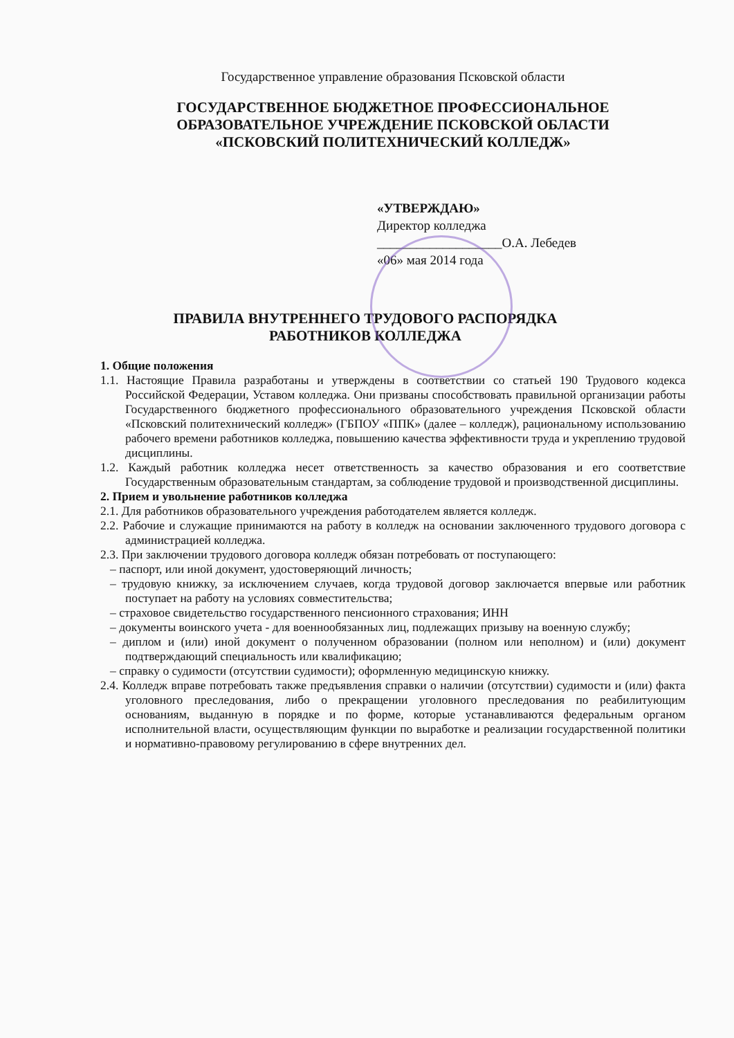Государственное управление образования Псковской области
ГОСУДАРСТВЕННОЕ БЮДЖЕТНОЕ ПРОФЕССИОНАЛЬНОЕ
ОБРАЗОВАТЕЛЬНОЕ УЧРЕЖДЕНИЕ ПСКОВСКОЙ ОБЛАСТИ
«ПСКОВСКИЙ ПОЛИТЕХНИЧЕСКИЙ КОЛЛЕДЖ»
«УТВЕРЖДАЮ»
Директор колледжа
___________________О.А. Лебедев
«06» мая 2014 года
ПРАВИЛА ВНУТРЕННЕГО ТРУДОВОГО РАСПОРЯДКА
РАБОТНИКОВ КОЛЛЕДЖА
1. Общие положения
1.1. Настоящие Правила разработаны и утверждены в соответствии со статьей 190 Трудового кодекса Российской Федерации, Уставом колледжа. Они призваны способствовать правильной организации работы Государственного бюджетного профессионального образовательного учреждения Псковской области «Псковский политехнический колледж» (ГБПОУ «ППК» (далее – колледж), рациональному использованию рабочего времени работников колледжа, повышению качества эффективности труда и укреплению трудовой дисциплины.
1.2. Каждый работник колледжа несет ответственность за качество образования и его соответствие Государственным образовательным стандартам, за соблюдение трудовой и производственной дисциплины.
2. Прием и увольнение работников колледжа
2.1. Для работников образовательного учреждения работодателем является колледж.
2.2. Рабочие и служащие принимаются на работу в колледж на основании заключенного трудового договора с администрацией колледжа.
2.3. При заключении трудового договора колледж обязан потребовать от поступающего:
– паспорт, или иной документ, удостоверяющий личность;
– трудовую книжку, за исключением случаев, когда трудовой договор заключается впервые или работник поступает на работу на условиях совместительства;
– страховое свидетельство государственного пенсионного страхования; ИНН
– документы воинского учета - для военнообязанных лиц, подлежащих призыву на военную службу;
– диплом и (или) иной документ о полученном образовании (полном или неполном) и (или) документ подтверждающий специальность или квалификацию;
– справку о судимости (отсутствии судимости); оформленную медицинскую книжку.
2.4. Колледж вправе потребовать также предъявления справки о наличии (отсутствии) судимости и (или) факта уголовного преследования, либо о прекращении уголовного преследования по реабилитующим основаниям, выданную в порядке и по форме, которые устанавливаются федеральным органом исполнительной власти, осуществляющим функции по выработке и реализации государственной политики и нормативно-правовому регулированию в сфере внутренних дел.